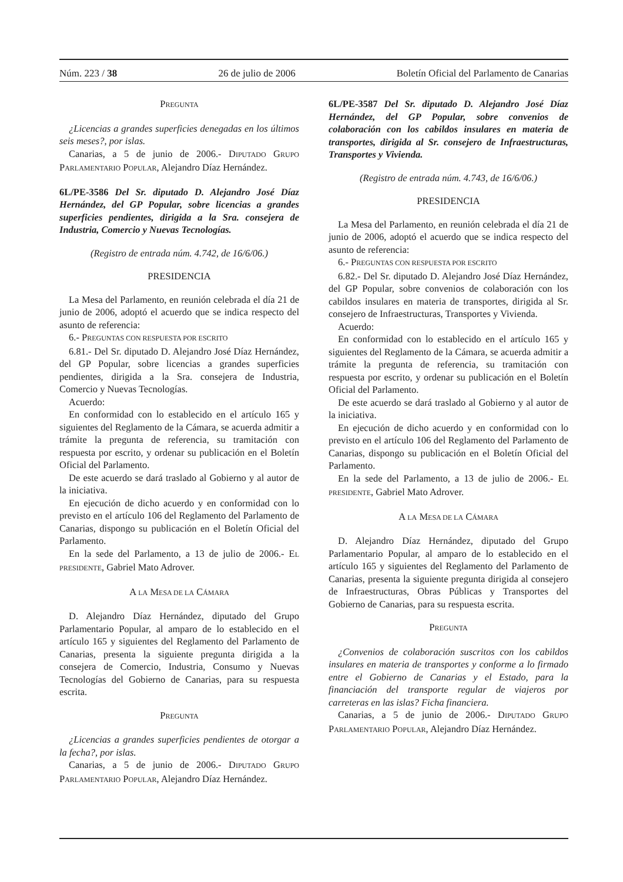Núm. 223 / 38 26 de julio de 2006 Boletín Oficial del Parlamento de Canarias
PREGUNTA
¿Licencias a grandes superficies denegadas en los últimos seis meses?, por islas.
Canarias, a 5 de junio de 2006.- DIPUTADO GRUPO PARLAMENTARIO POPULAR, Alejandro Díaz Hernández.
6L/PE-3586 Del Sr. diputado D. Alejandro José Díaz Hernández, del GP Popular, sobre licencias a grandes superficies pendientes, dirigida a la Sra. consejera de Industria, Comercio y Nuevas Tecnologías.
(Registro de entrada núm. 4.742, de 16/6/06.)
PRESIDENCIA
La Mesa del Parlamento, en reunión celebrada el día 21 de junio de 2006, adoptó el acuerdo que se indica respecto del asunto de referencia:
6.- PREGUNTAS CON RESPUESTA POR ESCRITO
6.81.- Del Sr. diputado D. Alejandro José Díaz Hernández, del GP Popular, sobre licencias a grandes superficies pendientes, dirigida a la Sra. consejera de Industria, Comercio y Nuevas Tecnologías.
Acuerdo:
En conformidad con lo establecido en el artículo 165 y siguientes del Reglamento de la Cámara, se acuerda admitir a trámite la pregunta de referencia, su tramitación con respuesta por escrito, y ordenar su publicación en el Boletín Oficial del Parlamento.
De este acuerdo se dará traslado al Gobierno y al autor de la iniciativa.
En ejecución de dicho acuerdo y en conformidad con lo previsto en el artículo 106 del Reglamento del Parlamento de Canarias, dispongo su publicación en el Boletín Oficial del Parlamento.
En la sede del Parlamento, a 13 de julio de 2006.- EL PRESIDENTE, Gabriel Mato Adrover.
A LA MESA DE LA CÁMARA
D. Alejandro Díaz Hernández, diputado del Grupo Parlamentario Popular, al amparo de lo establecido en el artículo 165 y siguientes del Reglamento del Parlamento de Canarias, presenta la siguiente pregunta dirigida a la consejera de Comercio, Industria, Consumo y Nuevas Tecnologías del Gobierno de Canarias, para su respuesta escrita.
PREGUNTA
¿Licencias a grandes superficies pendientes de otorgar a la fecha?, por islas.
Canarias, a 5 de junio de 2006.- DIPUTADO GRUPO PARLAMENTARIO POPULAR, Alejandro Díaz Hernández.
6L/PE-3587 Del Sr. diputado D. Alejandro José Díaz Hernández, del GP Popular, sobre convenios de colaboración con los cabildos insulares en materia de transportes, dirigida al Sr. consejero de Infraestructuras, Transportes y Vivienda.
(Registro de entrada núm. 4.743, de 16/6/06.)
PRESIDENCIA
La Mesa del Parlamento, en reunión celebrada el día 21 de junio de 2006, adoptó el acuerdo que se indica respecto del asunto de referencia:
6.- PREGUNTAS CON RESPUESTA POR ESCRITO
6.82.- Del Sr. diputado D. Alejandro José Díaz Hernández, del GP Popular, sobre convenios de colaboración con los cabildos insulares en materia de transportes, dirigida al Sr. consejero de Infraestructuras, Transportes y Vivienda.
Acuerdo:
En conformidad con lo establecido en el artículo 165 y siguientes del Reglamento de la Cámara, se acuerda admitir a trámite la pregunta de referencia, su tramitación con respuesta por escrito, y ordenar su publicación en el Boletín Oficial del Parlamento.
De este acuerdo se dará traslado al Gobierno y al autor de la iniciativa.
En ejecución de dicho acuerdo y en conformidad con lo previsto en el artículo 106 del Reglamento del Parlamento de Canarias, dispongo su publicación en el Boletín Oficial del Parlamento.
En la sede del Parlamento, a 13 de julio de 2006.- EL PRESIDENTE, Gabriel Mato Adrover.
A LA MESA DE LA CÁMARA
D. Alejandro Díaz Hernández, diputado del Grupo Parlamentario Popular, al amparo de lo establecido en el artículo 165 y siguientes del Reglamento del Parlamento de Canarias, presenta la siguiente pregunta dirigida al consejero de Infraestructuras, Obras Públicas y Transportes del Gobierno de Canarias, para su respuesta escrita.
PREGUNTA
¿Convenios de colaboración suscritos con los cabildos insulares en materia de transportes y conforme a lo firmado entre el Gobierno de Canarias y el Estado, para la financiación del transporte regular de viajeros por carreteras en las islas? Ficha financiera.
Canarias, a 5 de junio de 2006.- DIPUTADO GRUPO PARLAMENTARIO POPULAR, Alejandro Díaz Hernández.